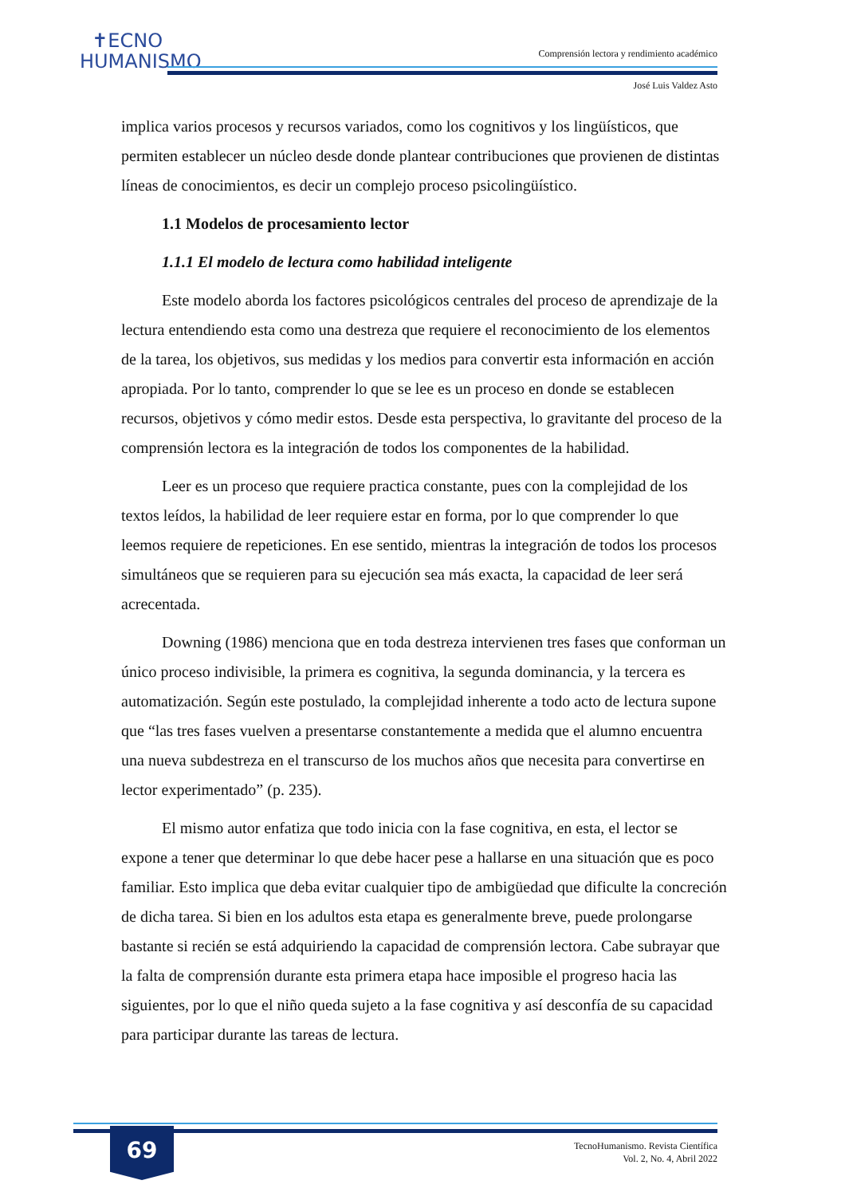✝ECNO
HUMANISMO
Comprensión lectora y rendimiento académico
José Luis Valdez Asto
implica varios procesos y recursos variados, como los cognitivos y los lingüísticos, que permiten establecer un núcleo desde donde plantear contribuciones que provienen de distintas líneas de conocimientos, es decir un complejo proceso psicolingüístico.
1.1 Modelos de procesamiento lector
1.1.1 El modelo de lectura como habilidad inteligente
Este modelo aborda los factores psicológicos centrales del proceso de aprendizaje de la lectura entendiendo esta como una destreza que requiere el reconocimiento de los elementos de la tarea, los objetivos, sus medidas y los medios para convertir esta información en acción apropiada. Por lo tanto, comprender lo que se lee es un proceso en donde se establecen recursos, objetivos y cómo medir estos. Desde esta perspectiva, lo gravitante del proceso de la comprensión lectora es la integración de todos los componentes de la habilidad.
Leer es un proceso que requiere practica constante, pues con la complejidad de los textos leídos, la habilidad de leer requiere estar en forma, por lo que comprender lo que leemos requiere de repeticiones. En ese sentido, mientras la integración de todos los procesos simultáneos que se requieren para su ejecución sea más exacta, la capacidad de leer será acrecentada.
Downing (1986) menciona que en toda destreza intervienen tres fases que conforman un único proceso indivisible, la primera es cognitiva, la segunda dominancia, y la tercera es automatización. Según este postulado, la complejidad inherente a todo acto de lectura supone que “las tres fases vuelven a presentarse constantemente a medida que el alumno encuentra una nueva subdestreza en el transcurso de los muchos años que necesita para convertirse en lector experimentado” (p. 235).
El mismo autor enfatiza que todo inicia con la fase cognitiva, en esta, el lector se expone a tener que determinar lo que debe hacer pese a hallarse en una situación que es poco familiar. Esto implica que deba evitar cualquier tipo de ambigüedad que dificulte la concreción de dicha tarea. Si bien en los adultos esta etapa es generalmente breve, puede prolongarse bastante si recién se está adquiriendo la capacidad de comprensión lectora. Cabe subrayar que la falta de comprensión durante esta primera etapa hace imposible el progreso hacia las siguientes, por lo que el niño queda sujeto a la fase cognitiva y así desconfía de su capacidad para participar durante las tareas de lectura.
69
TecnoHumanismo. Revista Científica
Vol. 2, No. 4, Abril 2022